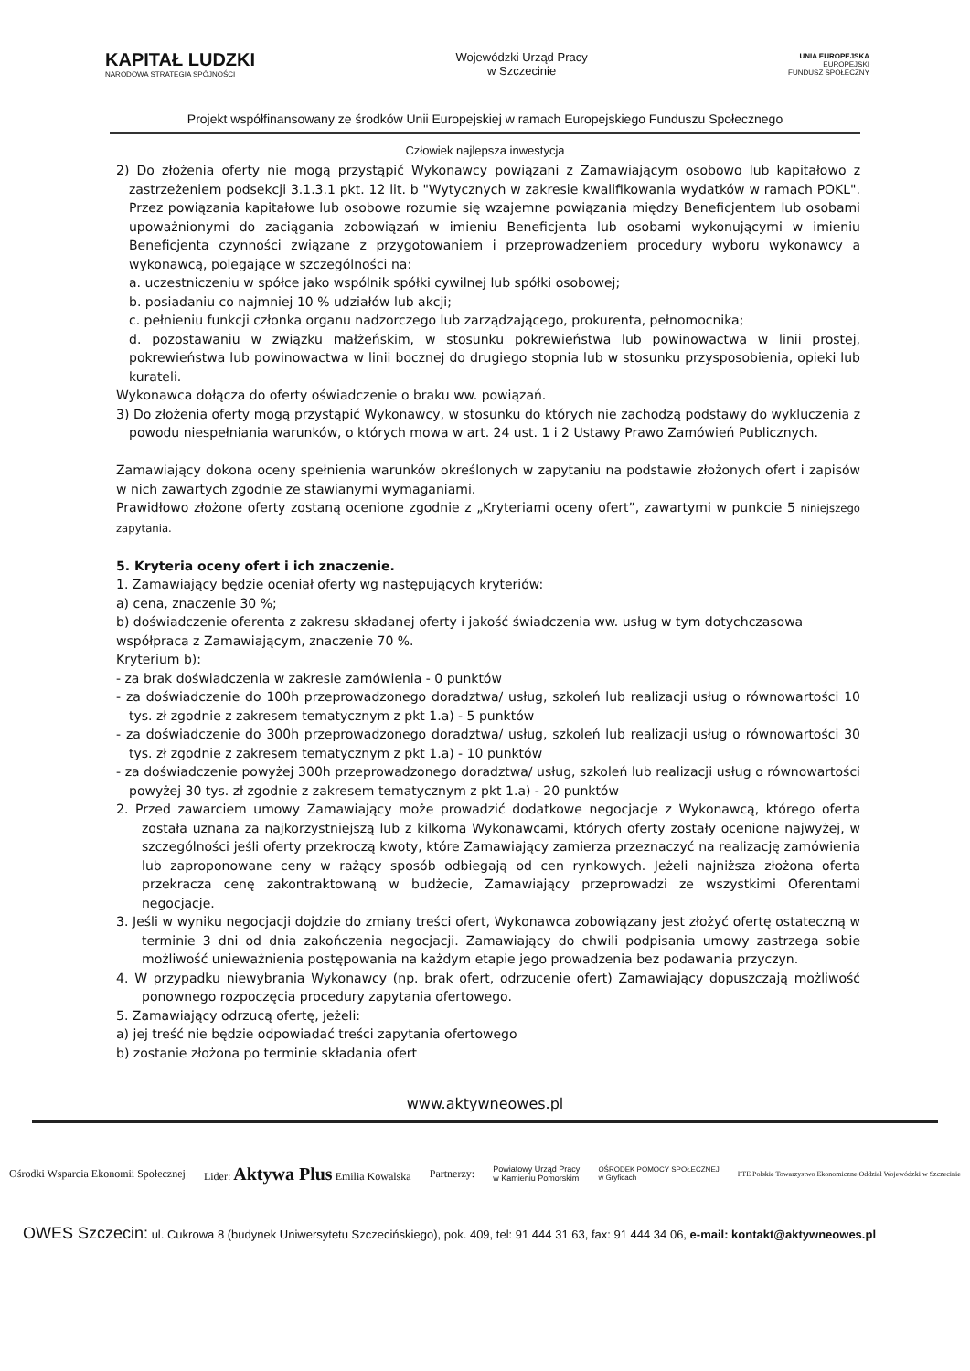KAPITAŁ LUDZKI
NARODOWA STRATEGIA SPÓJNOŚCI
Wojewódzki Urząd Pracy
w Szczecinie
UNIA EUROPEJSKA
EUROPEJSKI
FUNDUSZ SPOŁECZNY
Projekt współfinansowany ze środków Unii Europejskiej w ramach Europejskiego Funduszu Społecznego
Człowiek najlepsza inwestycja
2) Do złożenia oferty nie mogą przystąpić Wykonawcy powiązani z Zamawiającym osobowo lub kapitałowo z zastrzeżeniem podsekcji 3.1.3.1 pkt. 12 lit. b "Wytycznych w zakresie kwalifikowania wydatków w ramach POKL". Przez powiązania kapitałowe lub osobowe rozumie się wzajemne powiązania między Beneficjentem lub osobami upoważnionymi do zaciągania zobowiązań w imieniu Beneficjenta lub osobami wykonującymi w imieniu Beneficjenta czynności związane z przygotowaniem i przeprowadzeniem procedury wyboru wykonawcy a wykonawcą, polegające w szczególności na:
a. uczestniczeniu w spółce jako wspólnik spółki cywilnej lub spółki osobowej;
b. posiadaniu co najmniej 10 % udziałów lub akcji;
c. pełnieniu funkcji członka organu nadzorczego lub zarządzającego, prokurenta, pełnomocnika;
d. pozostawaniu w związku małżeńskim, w stosunku pokrewieństwa lub powinowactwa w linii prostej, pokrewieństwa lub powinowactwa w linii bocznej do drugiego stopnia lub w stosunku przysposobienia, opieki lub kurateli.
Wykonawca dołącza do oferty oświadczenie o braku ww. powiązań.
3) Do złożenia oferty mogą przystąpić Wykonawcy, w stosunku do których nie zachodzą podstawy do wykluczenia z powodu niespełniania warunków, o których mowa w art. 24 ust. 1 i 2 Ustawy Prawo Zamówień Publicznych.
Zamawiający dokona oceny spełnienia warunków określonych w zapytaniu na podstawie złożonych ofert i zapisów w nich zawartych zgodnie ze stawianymi wymaganiami.
Prawidłowo złożone oferty zostaną ocenione zgodnie z „Kryteriami oceny ofert”, zawartymi w punkcie 5 niniejszego zapytania.
5. Kryteria oceny ofert i ich znaczenie.
1. Zamawiający będzie oceniał oferty wg następujących kryteriów:
a) cena, znaczenie 30 %;
b) doświadczenie oferenta z zakresu składanej oferty i jakość świadczenia ww. usług w tym dotychczasowa współpraca z Zamawiającym, znaczenie 70 %.
Kryterium b):
- za brak doświadczenia w zakresie zamówienia - 0 punktów
- za doświadczenie do 100h przeprowadzonego doradztwa/ usług, szkoleń lub realizacji usług o równowartości 10 tys. zł zgodnie z zakresem tematycznym z pkt 1.a) - 5 punktów
- za doświadczenie do 300h przeprowadzonego doradztwa/ usług, szkoleń lub realizacji usług o równowartości 30 tys. zł zgodnie z zakresem tematycznym z pkt 1.a) - 10 punktów
- za doświadczenie powyżej 300h przeprowadzonego doradztwa/ usług, szkoleń lub realizacji usług o równowartości powyżej 30 tys. zł zgodnie z zakresem tematycznym z pkt 1.a) - 20 punktów
2. Przed zawarciem umowy Zamawiający może prowadzić dodatkowe negocjacje z Wykonawcą, którego oferta została uznana za najkorzystniejszą lub z kilkoma Wykonawcami, których oferty zostały ocenione najwyżej, w szczególności jeśli oferty przekroczą kwoty, które Zamawiający zamierza przeznaczyć na realizację zamówienia lub zaproponowane ceny w rażący sposób odbiegają od cen rynkowych. Jeżeli najniższa złożona oferta przekracza cenę zakontraktowaną w budżecie, Zamawiający przeprowadzi ze wszystkimi Oferentami negocjacje.
3. Jeśli w wyniku negocjacji dojdzie do zmiany treści ofert, Wykonawca zobowiązany jest złożyć ofertę ostateczną w terminie 3 dni od dnia zakończenia negocjacji. Zamawiający do chwili podpisania umowy zastrzega sobie możliwość unieważnienia postępowania na każdym etapie jego prowadzenia bez podawania przyczyn.
4. W przypadku niewybrania Wykonawcy (np. brak ofert, odrzucenie ofert) Zamawiający dopuszczają możliwość ponownego rozpoczęcia procedury zapytania ofertowego.
5. Zamawiający odrzucą ofertę, jeżeli:
a) jej treść nie będzie odpowiadać treści zapytania ofertowego
b) zostanie złożona po terminie składania ofert
www.aktywneowes.pl
Ośrodki Wsparcia Ekonomii Społecznej Lider: Aktywa Plus Emilia Kowalska Partnerzy: Powiatowy Urząd Pracy
w Kamieniu Pomorskim OŚRODEK POMOCY SPOŁECZNEJ
w Gryficach PTE Polskie Towarzystwo Ekonomiczne Oddział Wojewódzki w Szczecinie
OWES Szczecin: ul. Cukrowa 8 (budynek Uniwersytetu Szczecińskiego), pok. 409, tel: 91 444 31 63, fax: 91 444 34 06, e-mail: kontakt@aktywneowes.pl